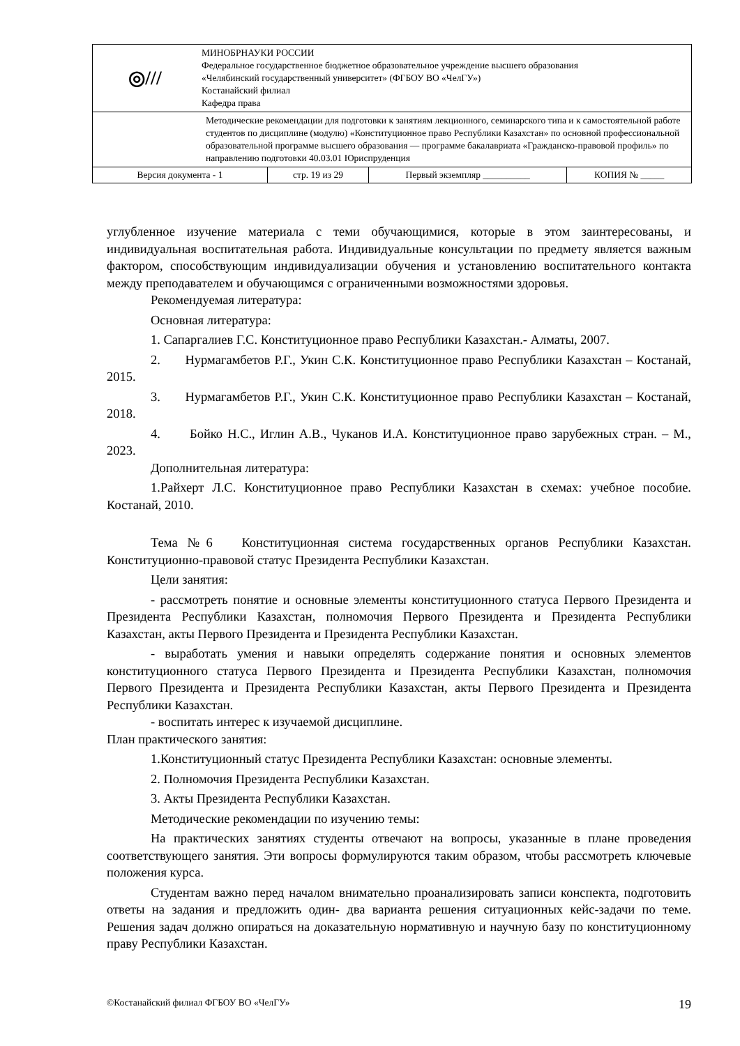| ◎/// МИНОБРНАУКИ РОССИИ Федеральное государственное бюджетное образовательное учреждение высшего образования «Челябинский государственный университет» (ФГБОУ ВО «ЧелГУ») Костанайский филиал Кафедра права | | | |
| Методические рекомендации для подготовки к занятиям лекционного, семинарского типа и к самостоятельной работе студентов по дисциплине (модулю) «Конституционное право Республики Казахстан» по основной профессиональной образовательной программе высшего образования — программе бакалавриата «Гражданско-правовой профиль» по направлению подготовки 40.03.01 Юриспруденция | | | |
| Версия документа - 1 | стр. 19 из 29 | Первый экземпляр __________ | КОПИЯ № _____ |
углубленное изучение материала с теми обучающимися, которые в этом заинтересованы, и индивидуальная воспитательная работа. Индивидуальные консультации по предмету является важным фактором, способствующим индивидуализации обучения и установлению воспитательного контакта между преподавателем и обучающимся с ограниченными возможностями здоровья.
Рекомендуемая литература:
Основная литература:
1. Сапаргалиев Г.С. Конституционное право Республики Казахстан.- Алматы, 2007.
2. Нурмагамбетов Р.Г., Укин С.К. Конституционное право Республики Казахстан – Костанай, 2015.
3. Нурмагамбетов Р.Г., Укин С.К. Конституционное право Республики Казахстан – Костанай, 2018.
4. Бойко Н.С., Иглин А.В., Чуканов И.А. Конституционное право зарубежных стран. – М., 2023.
Дополнительная литература:
1.Райхерт Л.С. Конституционное право Республики Казахстан в схемах: учебное пособие. Костанай, 2010.
Тема №6 Конституционная система государственных органов Республики Казахстан. Конституционно-правовой статус Президента Республики Казахстан.
Цели занятия:
- рассмотреть понятие и основные элементы конституционного статуса Первого Президента и Президента Республики Казахстан, полномочия Первого Президента и Президента Республики Казахстан, акты Первого Президента и Президента Республики Казахстан.
- выработать умения и навыки определять содержание понятия и основных элементов конституционного статуса Первого Президента и Президента Республики Казахстан, полномочия Первого Президента и Президента Республики Казахстан, акты Первого Президента и Президента Республики Казахстан.
- воспитать интерес к изучаемой дисциплине.
План практического занятия:
1.Конституционный статус Президента Республики Казахстан: основные элементы.
2. Полномочия Президента Республики Казахстан.
3. Акты Президента Республики Казахстан.
Методические рекомендации по изучению темы:
На практических занятиях студенты отвечают на вопросы, указанные в плане проведения соответствующего занятия. Эти вопросы формулируются таким образом, чтобы рассмотреть ключевые положения курса.
Студентам важно перед началом внимательно проанализировать записи конспекта, подготовить ответы на задания и предложить один- два варианта решения ситуационных кейс-задачи по теме. Решения задач должно опираться на доказательную нормативную и научную базу по конституционному праву Республики Казахстан.
©Костанайский филиал ФГБОУ ВО «ЧелГУ» 19